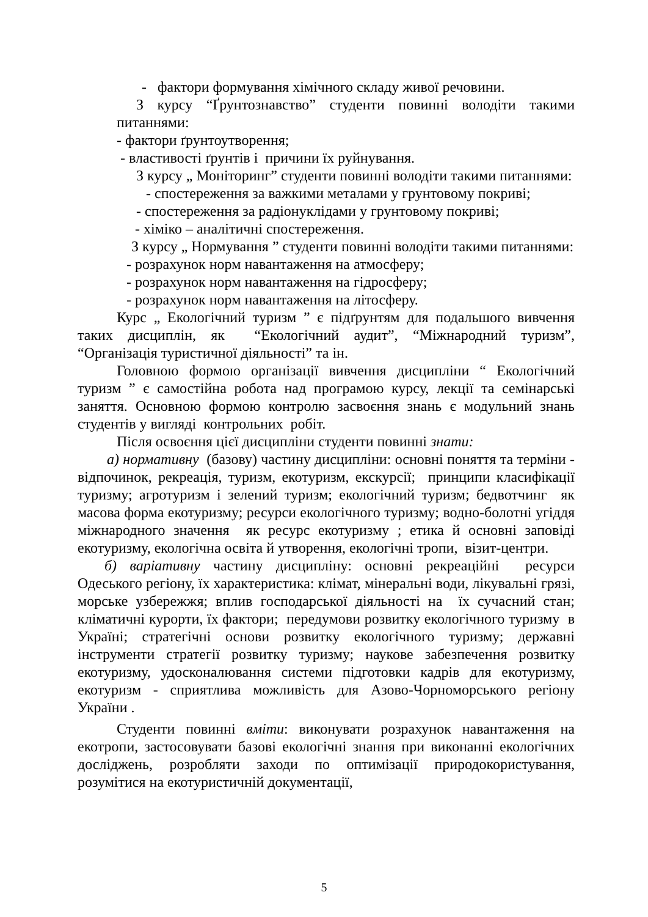- фактори формування хімічного складу живої речовини.
З курсу “Ґрунтознавство” студенти повинні володіти такими питаннями:
- фактори ґрунтоутворення;
- властивості ґрунтів і причини їх руйнування.
З курсу „ Моніторинг” студенти повинні володіти такими питаннями:
- спостереження за важкими металами у грунтовому покриві;
- спостереження за радіонуклідами у грунтовому покриві;
- хіміко – аналітичні спостереження.
З курсу „ Нормування ” студенти повинні володіти такими питаннями:
- розрахунок норм навантаження на атмосферу;
- розрахунок норм навантаження на гідросферу;
- розрахунок норм навантаження на літосферу.
Курс „ Екологічний туризм ” є підґрунтям для подальшого вивчення таких дисциплін, як “Екологічний аудит”, “Міжнародний туризм”, “Організація туристичної діяльності” та ін.
Головною формою організації вивчення дисципліни “ Екологічний туризм ” є самостійна робота над програмою курсу, лекції та семінарські заняття. Основною формою контролю засвоєння знань є модульний знань студентів у вигляді контрольних робіт.
Після освоєння цієї дисципліни студенти повинні знати:
а) нормативну (базову) частину дисципліни: основні поняття та терміни - відпочинок, рекреація, туризм, екотуризм, екскурсії; принципи класифікації туризму; агротуризм і зелений туризм; екологічний туризм; бедвотчинг як масова форма екотуризму; ресурси екологічного туризму; водно-болотні угіддя міжнародного значення як ресурс екотуризму ; етика й основні заповіді екотуризму, екологічна освіта й утворення, екологічні тропи, візит-центри.
б) варіативну частину дисципліну: основні рекреаційні ресурси Одеського регіону, їх характеристика: клімат, мінеральні води, лікувальні грязі, морське узбережжя; вплив господарської діяльності на їх сучасний стан; кліматичні курорти, їх фактори; передумови розвитку екологічного туризму в Україні; стратегічні основи розвитку екологічного туризму; державні інструменти стратегії розвитку туризму; наукове забезпечення розвитку екотуризму, удосконалювання системи підготовки кадрів для екотуризму, екотуризм - сприятлива можливість для Азово-Чорноморського регіону України .
Студенти повинні вміти: виконувати розрахунок навантаження на екотропи, застосовувати базові екологічні знання при виконанні екологічних досліджень, розробляти заходи по оптимізації природокористування, розумітися на екотуристичній документації,
5